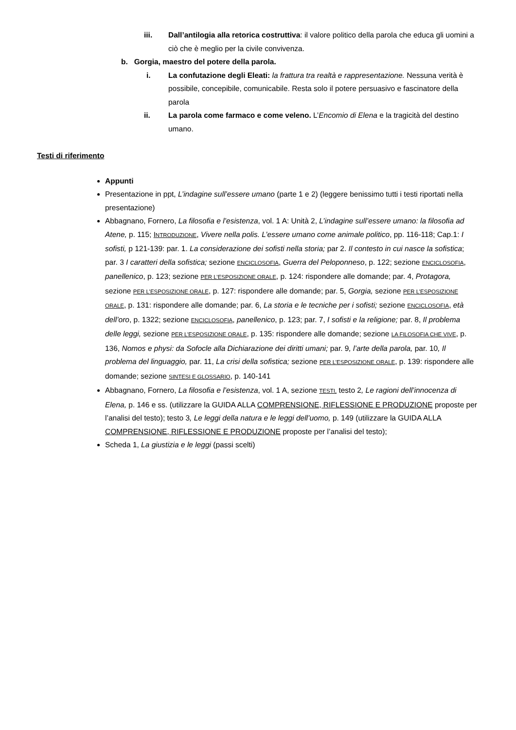iii. Dall’antilogia alla retorica costruttiva: il valore politico della parola che educa gli uomini a ciò che è meglio per la civile convivenza.
b. Gorgia, maestro del potere della parola.
i. La confutazione degli Eleati: la frattura tra realtà e rappresentazione. Nessuna verità è possibile, concepibile, comunicabile. Resta solo il potere persuasivo e fascinatore della parola
ii. La parola come farmaco e come veleno. L’Encomio di Elena e la tragicità del destino umano.
Testi di riferimento
Appunti
Presentazione in ppt, L’indagine sull’essere umano (parte 1 e 2) (leggere benissimo tutti i testi riportati nella presentazione)
Abbagnano, Fornero, La filosofia e l’esistenza, vol. 1 A: Unità 2, L’indagine sull’essere umano: la filosofia ad Atene, p. 115; INTRODUZIONE, Vivere nella polis. L’essere umano come animale politico, pp. 116-118; Cap.1: I sofisti, p 121-139: par. 1. La considerazione dei sofisti nella storia; par 2. Il contesto in cui nasce la sofistica; par. 3 I caratteri della sofistica; sezione ENCICLOSOFIA, Guerra del Peloponneso, p. 122; sezione ENCICLOSOFIA, panellenico, p. 123; sezione PER L’ESPOSIZIONE ORALE, p. 124: rispondere alle domande; par. 4, Protagora, sezione PER L’ESPOSIZIONE ORALE, p. 127: rispondere alle domande; par. 5, Gorgia, sezione PER L’ESPOSIZIONE ORALE, p. 131: rispondere alle domande; par. 6, La storia e le tecniche per i sofisti; sezione ENCICLOSOFIA, età dell’oro, p. 1322; sezione ENCICLOSOFIA, panellenico, p. 123; par. 7, I sofisti e la religione; par. 8, Il problema delle leggi, sezione PER L’ESPOSIZIONE ORALE, p. 135: rispondere alle domande; sezione LA FILOSOFIA CHE VIVE, p. 136, Nomos e physi: da Sofocle alla Dichiarazione dei diritti umani; par. 9, l’arte della parola, par. 10, Il problema del linguaggio, par. 11, La crisi della sofistica; sezione PER L’ESPOSIZIONE ORALE, p. 139: rispondere alle domande; sezione SINTESI E GLOSSARIO, p. 140-141
Abbagnano, Fornero, La filosofia e l’esistenza, vol. 1 A, sezione TESTI, testo 2, Le ragioni dell’innocenza di Elena, p. 146 e ss. (utilizzare la GUIDA ALLA COMPRENSIONE, RIFLESSIONE E PRODUZIONE proposte per l’analisi del testo); testo 3, Le leggi della natura e le leggi dell’uomo, p. 149 (utilizzare la GUIDA ALLA COMPRENSIONE, RIFLESSIONE E PRODUZIONE proposte per l’analisi del testo);
Scheda 1, La giustizia e le leggi (passi scelti)